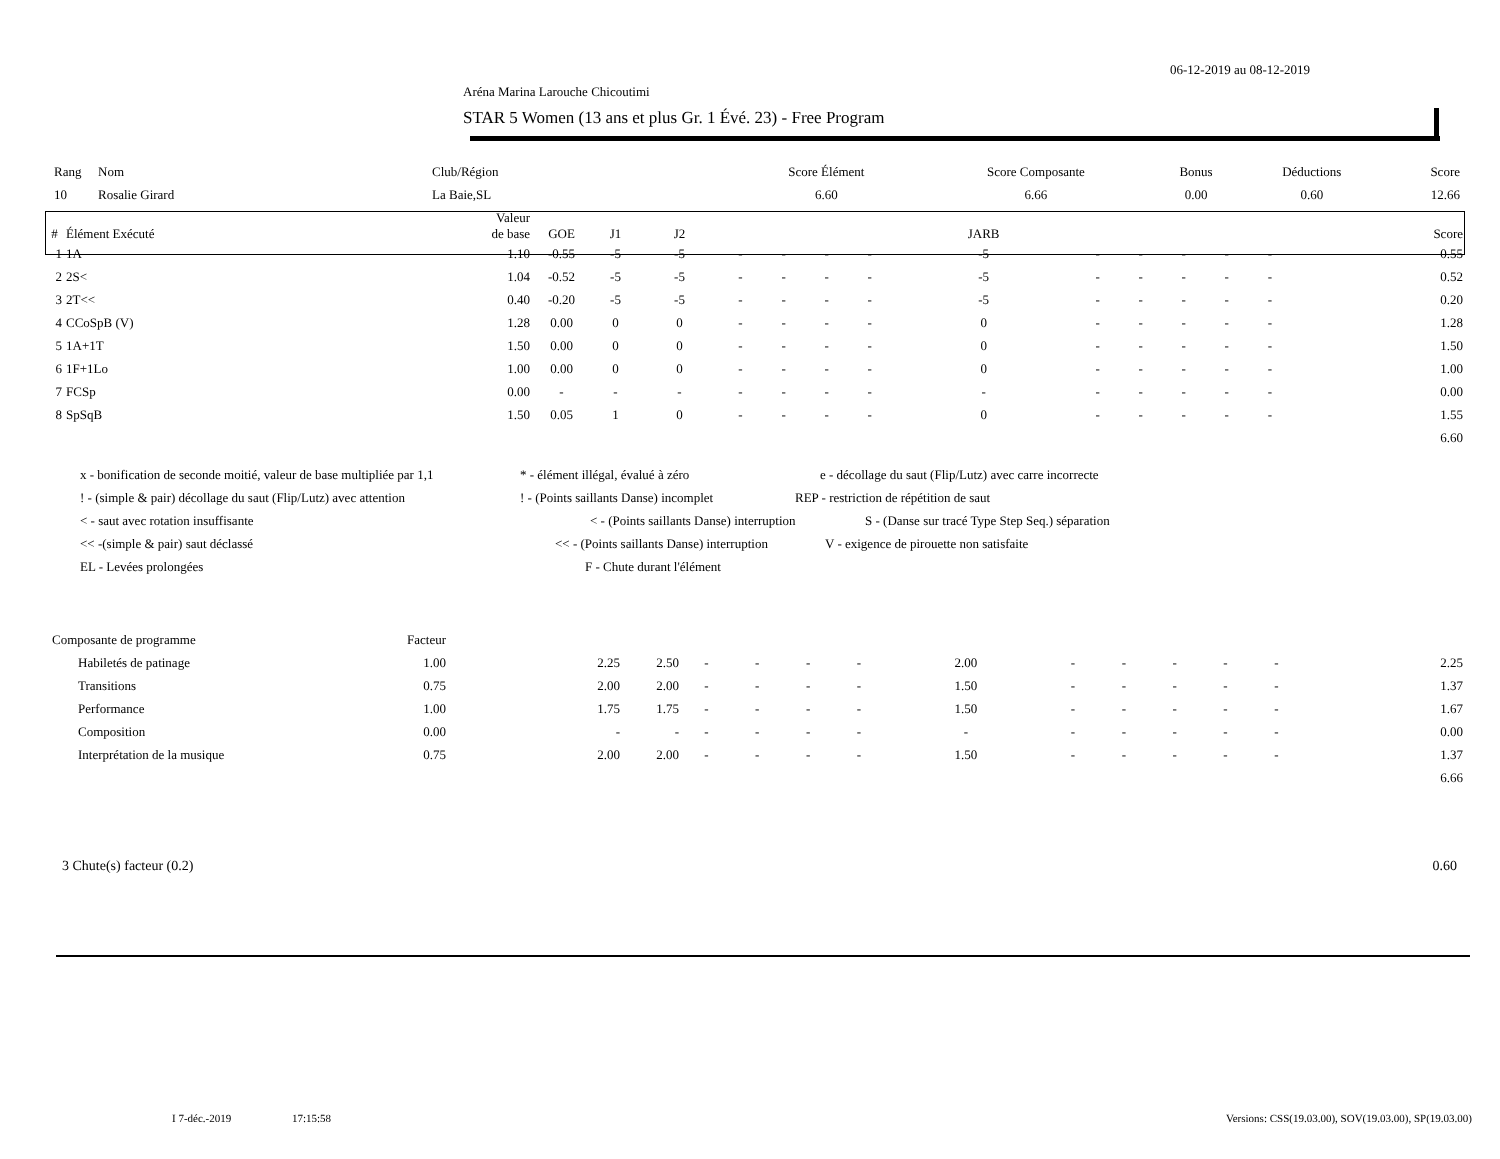06-12-2019 au 08-12-2019
Aréna Marina Larouche Chicoutimi
STAR 5 Women (13 ans et plus Gr. 1 Évé. 23) - Free Program
| Rang | Nom | Club/Région | Score Élément | Score Composante | Bonus | Déductions | Score |
| 10 | Rosalie Girard | La Baie,SL | 6.60 | 6.66 | 0.00 | 0.60 | 12.66 |
| # | Élément Exécuté | Valeur de base | GOE | J1 | J2 | | | | | JARB | | | | | | Score |
| --- | --- | --- | --- | --- | --- | --- | --- | --- | --- | --- | --- | --- | --- | --- | --- | --- |
| 1 | 1A | 1.10 | -0.55 | -5 | -5 | - | - | - | - | -5 | - | - | - | - | - | 0.55 |
| 2 | 2S< | 1.04 | -0.52 | -5 | -5 | - | - | - | - | -5 | - | - | - | - | - | 0.52 |
| 3 | 2T<< | 0.40 | -0.20 | -5 | -5 | - | - | - | - | -5 | - | - | - | - | - | 0.20 |
| 4 | CCoSpB (V) | 1.28 | 0.00 | 0 | 0 | - | - | - | - | 0 | - | - | - | - | - | 1.28 |
| 5 | 1A+1T | 1.50 | 0.00 | 0 | 0 | - | - | - | - | 0 | - | - | - | - | - | 1.50 |
| 6 | 1F+1Lo | 1.00 | 0.00 | 0 | 0 | - | - | - | - | 0 | - | - | - | - | - | 1.00 |
| 7 | FCSp | 0.00 | - | - | - | - | - | - | - | - | - | - | - | - | - | 0.00 |
| 8 | SpSqB | 1.50 | 0.05 | 1 | 0 | - | - | - | - | 0 | - | - | - | - | - | 1.55 |
| 6.60 | | | | | | | | | | | | | | | | |
x - bonification de seconde moitié, valeur de base multipliée par 1,1 * - élément illégal, évalué à zéro e - décollage du saut (Flip/Lutz) avec carre incorrecte
! - (simple & pair) décollage du saut (Flip/Lutz) avec attention! - (Points saillants Danse) incomplet REP - restriction de répétition de saut
< - saut avec rotation insuffisante < - (Points saillants Danse) interruption S - (Danse sur tracé Type Step Seq.) séparation
<< -(simple & pair) saut déclassé << - (Points saillants Danse) interruption V - exigence de pirouette non satisfaite
EL - Levées prolongées F - Chute durant l'élément
| Composante de programme | Facteur | | | | | | | | | | | | | |
| Habiletés de patinage | 1.00 | 2.25 | 2.50 | - | - | - | - | 2.00 | - | - | - | - | - | 2.25 |
| Transitions | 0.75 | 2.00 | 2.00 | - | - | - | - | 1.50 | - | - | - | - | - | 1.37 |
| Performance | 1.00 | 1.75 | 1.75 | - | - | - | - | 1.50 | - | - | - | - | - | 1.67 |
| Composition | 0.00 | - | - | - | - | - | - | - | - | - | - | - | - | 0.00 |
| Interprétation de la musique | 0.75 | 2.00 | 2.00 | - | - | - | - | 1.50 | - | - | - | - | - | 1.37 |
| 6.66 | | | | | | | | | | | | | | |
3 Chute(s) facteur (0.2) 0.60
I 7-déc.-2019 17:15:58 Versions: CSS(19.03.00), SOV(19.03.00), SP(19.03.00)